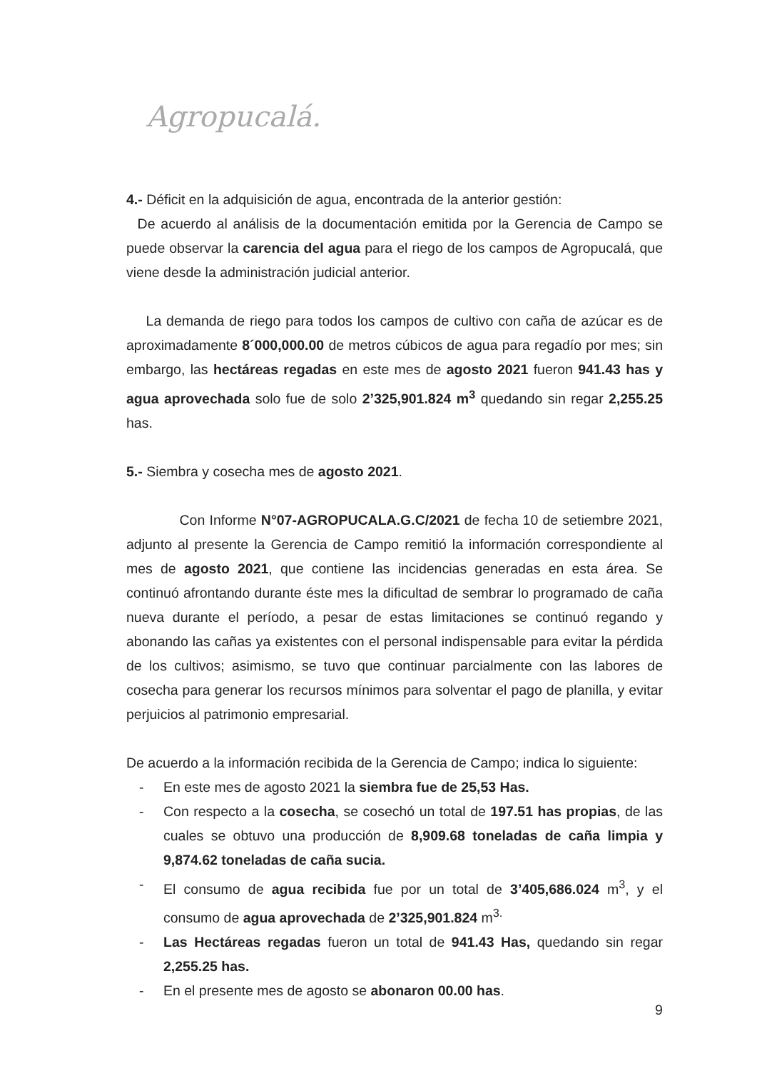Agropucalá.
4.- Déficit en la adquisición de agua, encontrada de la anterior gestión:
De acuerdo al análisis de la documentación emitida por la Gerencia de Campo se puede observar la carencia del agua para el riego de los campos de Agropucalá, que viene desde la administración judicial anterior.
La demanda de riego para todos los campos de cultivo con caña de azúcar es de aproximadamente 8´000,000.00 de metros cúbicos de agua para regadío por mes; sin embargo, las hectáreas regadas en este mes de agosto 2021 fueron 941.43 has y agua aprovechada solo fue de solo 2’325,901.824 m<sup>3</sup> quedando sin regar 2,255.25 has.
5.- Siembra y cosecha mes de agosto 2021.
Con Informe N°07-AGROPUCALA.G.C/2021 de fecha 10 de setiembre 2021, adjunto al presente la Gerencia de Campo remitió la información correspondiente al mes de agosto 2021, que contiene las incidencias generadas en esta área. Se continuó afrontando durante éste mes la dificultad de sembrar lo programado de caña nueva durante el período, a pesar de estas limitaciones se continuó regando y abonando las cañas ya existentes con el personal indispensable para evitar la pérdida de los cultivos; asimismo, se tuvo que continuar parcialmente con las labores de cosecha para generar los recursos mínimos para solventar el pago de planilla, y evitar perjuicios al patrimonio empresarial.
De acuerdo a la información recibida de la Gerencia de Campo; indica lo siguiente:
- En este mes de agosto 2021 la siembra fue de 25,53 Has.
- Con respecto a la cosecha, se cosechó un total de 197.51 has propias, de las cuales se obtuvo una producción de 8,909.68 toneladas de caña limpia y 9,874.62 toneladas de caña sucia.
- El consumo de agua recibida fue por un total de 3’405,686.024 m<sup>3</sup>, y el consumo de agua aprovechada de 2’325,901.824 m<sup>3.</sup>
- Las Hectáreas regadas fueron un total de 941.43 Has, quedando sin regar 2,255.25 has.
- En el presente mes de agosto se abonaron 00.00 has.
9